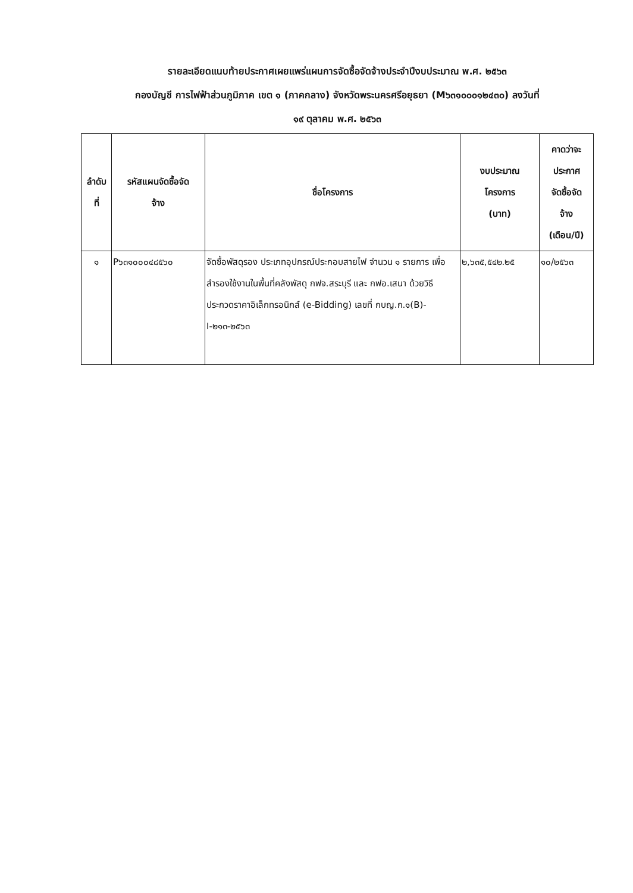รายละเอียดแนบท้ายประกาศเผยแพร่แผนการจัดซื้อจัดจ้างประจำปีงบประมาณ พ.ศ. ๒๕๖๓
กองบัญชี การไฟฟ้าส่วนภูมิภาค เขต ๑ (ภาคกลาง) จังหวัดพระนครศรีอยุธยา (M๖๓๑๐๐๐๑๒๔๓๐) ลงวันที่
๑๙ ตุลาคม พ.ศ. ๒๕๖๓
| ลำดับ ที่ | รหัสแผนจัดซื้อจัด จ้าง | ชื่อโครงการ | งบประมาณ โครงการ (บาท) | คาดว่าจะ ประกาศ จัดซื้อจัด จ้าง (เดือน/ปี) |
| --- | --- | --- | --- | --- |
| ๑ | P๖๓๑๐๐๐๔๘๕๖๐ | จัดซื้อพัสดุรอง ประเภทอุปกรณ์ประกอบสายไฟ จำนวน ๑ รายการ เพื่อสำรองใช้งานในพื้นที่คลังพัสดุ กฟจ.สระบุรี และ กฟอ.เสนา ด้วยวิธีประกวดราคาอิเล็กทรอนิกส์ (e-Bidding) เลขที่ กบญ.ก.๑(B)-I-๒๑๓-๒๕๖๓ | ๒,๖๓๕,๕๔๒.๒๕ | ๑๐/๒๕๖๓ |